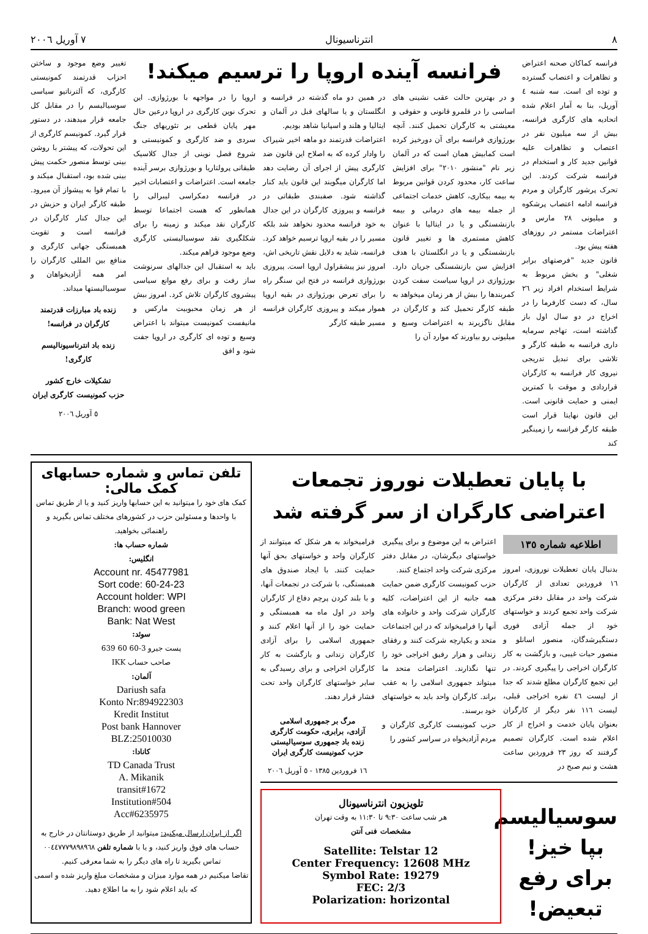٨ انترناسیونال ٧ آوریل ٢٠٠٦
فرانسه کماکان صحنه اعتراض و تظاهرات و اعتصاب گسترده و توده ای است. سه شنبه ٤ آوریل، بنا به آمار اعلام شده اتحادیه های کارگری فرانسه، بیش از سه میلیون نفر در اعتصاب و تظاهرات علیه قوانین جدید کار و استخدام در فرانسه شرکت کردند. این تحرک پرشور کارگران و مردم فرانسه ادامه اعتصاب پرشکوه و میلیونی ٢٨ مارس و اعتراضات مستمر در روزهای هفته پیش بود.
قانون جدید "فرصتهای برابر شغلی" و بخش مربوط به شرایط استخدام افراد زیر ٢٦ سال، که دست کارفرما را در اخراج در دو سال اول باز گذاشته است، تهاجم سرمایه داری فرانسه به طبقه کارگر و تلاشی برای تبدیل تدریجی نیروی کار فرانسه به کارگران قراردادی و موقت با کمترین ایمنی و حمایت قانونی است. این قانون نهایتا قرار است طبقه کارگر فرانسه را زمینگیر کند
فرانسه آینده اروپا را ترسیم میکند!
و در بهترین حالت عقب نشینی های اساسی را در قلمرو قانونی و حقوقی و معیشتی به کارگران تحمیل کنند. آنچه بورژوازی فرانسه برای آن دورخیز کرده است کمابیش همان است که در آلمان زیر نام "منشور ٢٠١٠" برای افزایش ساعت کار، محدود کردن قوانین مربوط به بیمه بیکاری، کاهش خدمات اجتماعی از جمله بیمه های درمانی و بیمه بازنشستگی و یا در ایتالیا با عنوان کاهش مستمری ها و تغییر قانون بازنشستگی و یا در انگلستان با هدف افزایش سن بازنشستگی جریان دارد. بورژوازی در اروپا سیاست سفت کردن کمربندها را بیش از هر زمان میخواهد به طبقه کارگر تحمیل کند و کارگران در مقابل ناگزیرند به اعتراضات وسیع و میلیونی رو بیاورند که موارد آن را
در همین دو ماه گذشته در فرانسه و انگلستان و یا سالهای قبل در آلمان و ایتالیا و هلند و اسپانیا شاهد بودیم.
اعتراضات قدرتمند دو ماهه اخیر شیراک را وادار کرده که به اصلاح این قانون ضد کارگری پیش از اجرای آن رضایت دهد اما کارگران میگویند این قانون باید کنار گذاشته شود. صفبندی طبقاتی در فرانسه و پیروزی کارگران در این جدال به خود فرانسه محدود نخواهد شد بلکه مسیر را در بقیه اروپا ترسیم خواهد کرد. فرانسه، شاید به دلایل نقش تاریخی اش، امروز نیز پیشقراول اروپا است. پیروزی بورژوازی فرانسه در فتح این سنگر راه را برای تعرض بورژوازی در بقیه اروپا هموار میکند و پیروزی کارگران فرانسه مسیر طبقه کارگر
اروپا را در مواجهه با بورژوازی. این تحرک نوین کارگری در اروپا درعین حال مهر پایان قطعی بر تئوریهای جنگ سردی و ضد کارگری و کمونیستی و شروع فصل نوینی از جدال کلاسیک طبقاتی پرولتاریا و بورژوازی برسر آینده جامعه است. اعتراضات و اعتصابات اخیر در فرانسه دمکراسی لیبرالی را همانطور که هست اجتماعا توسط کارگران نقد میکند و زمینه را برای شکلگیری نقد سوسیالیستی کارگری وضع موجود فراهم میکند.
باید به استقبال این جدالهای سرنوشت ساز رفت و برای رفع موانع سیاسی پیشروی کارگران تلاش کرد. امروز بیش از هر زمان محبوبیت مارکس و مانیفست کمونیست میتواند با اعتراض وسیع و توده ای کارگری در اروپا جفت شود و افق
تغییر وضع موجود و ساختن احزاب قدرتمند کمونیستی کارگری، که آلترناتیو سیاسی سوسیالیسم را در مقابل کل جامعه قرار میدهند، در دستور قرار گیرد. کمونیسم کارگری از این تحولات، که پیشتر با روشن بینی توسط منصور حکمت پیش بینی شده بود، استقبال میکند و با تمام قوا به پیشواز آن میرود. طبقه کارگر ایران و حزبش در این جدال کنار کارگران در فرانسه است و تقویت همبستگی جهانی کارگری و منافع بین المللی کارگران را امر همه آزادیخواهان و سوسیالیستها میداند.
زنده باد مبارزات قدرتمند کارگران در فرانسه!
زنده باد انترناسیونالیسم کارگری!
تشکیلات خارج کشور
حزب کمونیست کارگری ایران
٥ آوریل ٢٠٠٦
با پایان تعطیلات نوروز تجمعات اعتراضی کارگران از سر گرفته شد
اطلاعیه شماره ١٣٥
بدنبال پایان تعطیلات نوروزی، امروز ١٦ فروردین تعدادی از کارگران شرکت واحد در مقابل دفتر مرکزی شرکت واحد تجمع کردند و خواستهای خود از جمله آزادی فوری دستگیرشدگان، منصور اسانلو و منصور حیات غیبی، و بازگشت به کار کارگران اخراجی را پیگیری کردند. در این تجمع کارگران مطلع شدند که جدا از لیست ٤٦ نفره اخراجی قبلی، لیست ١١٦ نفر دیگر از کارگران بعنوان پایان خدمت و اخراج از کار اعلام شده است. کارگران تصمیم گرفتند که روز ٢٣ فروردین ساعت هشت و نیم صبح در
اعتراض به این موضوع و برای پیگیری خواستهای دیگرشان، در مقابل دفتر مرکزی شرکت واحد اجتماع کنند.
حزب کمونیست کارگری ضمن حمایت همه جانبه از این اعتراضات، کلیه کارگران شرکت واحد و خانواده های آنها را فرامیخواند که در این اجتماعات متحد و یکپارچه شرکت کنند و رفقای زندانی و هزار رفیق اخراجی خود را تنها نگذارند. اعتراضات متحد ما میتواند جمهوری اسلامی را به عقب براند. کارگران واحد باید به خواستهای خود برسند.
حزب کمونیست کارگری کارگران و مردم آزادیخواه در سراسر کشور را
فرامیخواند به هر شکل که میتوانند از کارگران واحد و خواستهای بحق آنها حمایت کنند. با ایجاد صندوق های همبستگی، با شرکت در تجمعات آنها، و با بلند کردن پرچم دفاع از کارگران واحد در اول ماه مه همبستگی و حمایت خود را از آنها اعلام کنند و جمهوری اسلامی را برای آزادی کارگران زندانی و بازگشت به کار کارگران اخراجی و برای رسیدگی به سایر خواستهای کارگران واحد تحت فشار قرار دهند.
مرگ بر جمهوری اسلامی
آزادی، برابری، حکومت کارگری
زنده باد جمهوری سوسیالیستی
حزب کمونیست کارگری ایران
١٦ فروردین ١٣٨٥ - ٥ آوریل ٢٠٠٦
سوسیالیسم بپا خیز! برای رفع تبعیض!
تلویزیون انترناسیونال
هر شب ساعت ٩:٣٠ تا ١١:٣٠ به وقت تهران
مشخصات فنی آنتن
Satellite: Telstar 12
Center Frequency: 12608 MHz
Symbol Rate: 19279
FEC: 2/3
Polarization: horizontal
تلفن تماس و شماره حسابهای کمک مالی:
کمک های خود را میتوانید به این حسابها واریز کنید و یا از طریق تماس با واحدها و مسئولین حزب در کشورهای مختلف تماس بگیرید و راهنمائی بخواهید.
شماره حساب ها:
انگلیس:
Account nr. 45477981
Sort code: 60-24-23
Account holder: WPI
Branch: wood green
Bank: Nat West
سوئد:
پست جیرو 3-60 60 639
صاحب حساب IKK
آلمان:
Dariush safa
Konto Nr:894922303
Kredit Institut
Post bank Hannover
BLZ:25010030
کانادا:
TD Canada Trust
A. Mikanik
transit#1672
Institution#504
Acc#6235975
اگر از ایران ارسال میکنید: میتوانید از طریق دوستانتان در خارج به حساب های فوق واریز کنید، و یا با شماره تلفن ٠٠٤٤٧٧٧٩٨٩٨٩٦٨ تماس بگیرید تا راه های دیگر را به شما معرفی کنیم.
تقاضا میکنیم در همه موارد میزان و مشخصات مبلغ واریز شده و اسمی که باید اعلام شود را به ما اطلاع دهید.